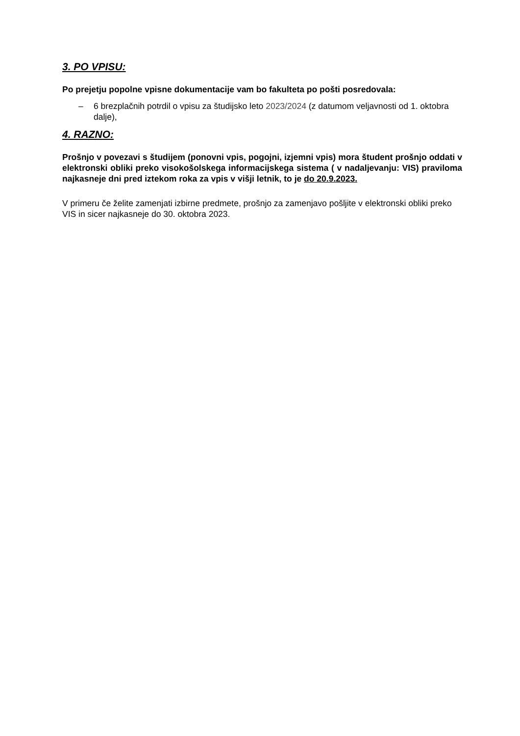3. PO VPISU:
Po prejetju popolne vpisne dokumentacije vam bo fakulteta po pošti posredovala:
– 6 brezplačnih potrdil o vpisu za študijsko leto 2023/2024 (z datumom veljavnosti od 1. oktobra dalje),
4. RAZNO:
Prošnjo v povezavi s študijem (ponovni vpis, pogojni, izjemni vpis) mora študent prošnjo oddati v elektronski obliki preko visokošolskega informacijskega sistema ( v nadaljevanju: VIS) praviloma najkasneje dni pred iztekom roka za vpis v višji letnik, to je do 20.9.2023.
V primeru če želite zamenjati izbirne predmete, prošnjo za zamenjavo pošljite v elektronski obliki preko VIS in sicer najkasneje do 30. oktobra 2023.